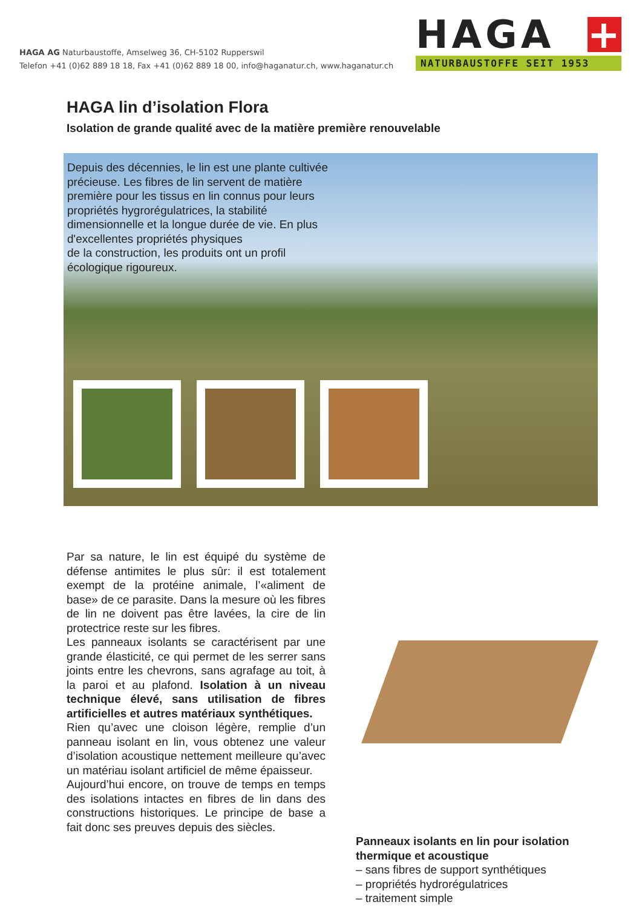HAGA AG Naturbaustoffe, Amselweg 36, CH-5102 Rupperswil
Telefon +41 (0)62 889 18 18, Fax +41 (0)62 889 18 00, info@haganatur.ch, www.haganatur.ch
HAGA +
NATURBAUSTOFFE SEIT 1953
HAGA lin d’isolation Flora
Isolation de grande qualité avec de la matière première renouvelable
Depuis des décennies, le lin est une plante cultivée précieuse. Les fibres de lin servent de matière première pour les tissus en lin connus pour leurs propriétés hygrorégulatrices, la stabilité dimensionnelle et la longue durée de vie. En plus d'excellentes propriétés physiques
de la construction, les produits ont un profil écologique rigoureux.
Par sa nature, le lin est équipé du système de défense antimites le plus sûr: il est totalement exempt de la protéine animale, l’«aliment de base» de ce parasite. Dans la mesure où les fibres de lin ne doivent pas être lavées, la cire de lin protectrice reste sur les fibres.
Les panneaux isolants se caractérisent par une grande élasticité, ce qui permet de les serrer sans joints entre les chevrons, sans agrafage au toit, à la paroi et au plafond. Isolation à un niveau technique élevé, sans utilisation de fibres artificielles et autres matériaux synthétiques.
Rien qu’avec une cloison légère, remplie d’un panneau isolant en lin, vous obtenez une valeur d’isolation acoustique nettement meilleure qu’avec un matériau isolant artificiel de même épaisseur.
Aujourd’hui encore, on trouve de temps en temps des isolations intactes en fibres de lin dans des constructions historiques. Le principe de base a fait donc ses preuves depuis des siècles.
Panneaux isolants en lin pour isolation thermique et acoustique
– sans fibres de support synthétiques
– propriétés hydrorégulatrices
– traitement simple